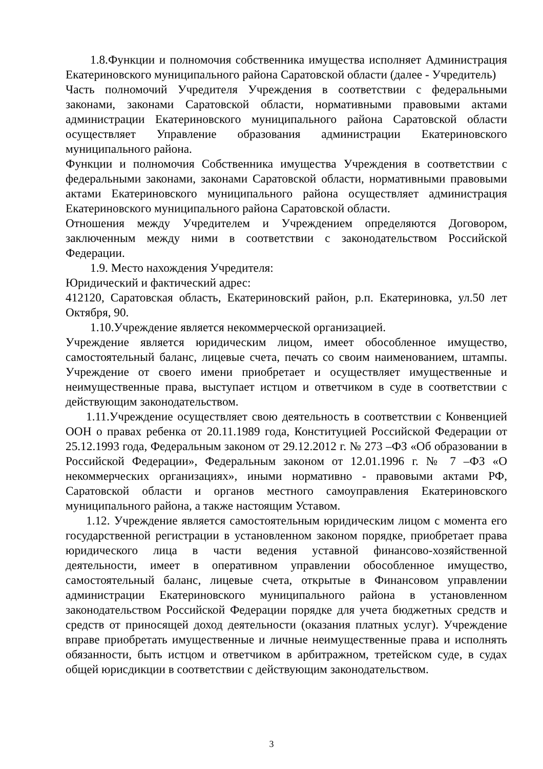1.8.Функции и полномочия собственника имущества исполняет Администрация Екатериновского муниципального района Саратовской области (далее - Учредитель)
Часть полномочий Учредителя Учреждения в соответствии с федеральными законами, законами Саратовской области, нормативными правовыми актами администрации Екатериновского муниципального района Саратовской области осуществляет Управление образования администрации Екатериновского муниципального района.
Функции и полномочия Собственника имущества Учреждения в соответствии с федеральными законами, законами Саратовской области, нормативными правовыми актами Екатериновского муниципального района осуществляет администрация Екатериновского муниципального района Саратовской области.
Отношения между Учредителем и Учреждением определяются Договором, заключенным между ними в соответствии с законодательством Российской Федерации.
1.9. Место нахождения Учредителя:
Юридический и фактический адрес:
412120, Саратовская область, Екатериновский район, р.п. Екатериновка, ул.50 лет Октября, 90.
1.10.Учреждение является некоммерческой организацией.
Учреждение является юридическим лицом, имеет обособленное имущество, самостоятельный баланс, лицевые счета, печать со своим наименованием, штампы. Учреждение от своего имени приобретает и осуществляет имущественные и неимущественные права, выступает истцом и ответчиком в суде в соответствии с действующим законодательством.
1.11.Учреждение осуществляет свою деятельность в соответствии с Конвенцией ООН о правах ребенка от 20.11.1989 года, Конституцией Российской Федерации от 25.12.1993 года, Федеральным законом от 29.12.2012 г. № 273 –ФЗ «Об образовании в Российской Федерации», Федеральным законом от 12.01.1996 г. № 7 –ФЗ «О некоммерческих организациях», иными нормативно - правовыми актами РФ, Саратовской области и органов местного самоуправления Екатериновского муниципального района, а также настоящим Уставом.
1.12. Учреждение является самостоятельным юридическим лицом с момента его государственной регистрации в установленном законом порядке, приобретает права юридического лица в части ведения уставной финансово-хозяйственной деятельности, имеет в оперативном управлении обособленное имущество, самостоятельный баланс, лицевые счета, открытые в Финансовом управлении администрации Екатериновского муниципального района в установленном законодательством Российской Федерации порядке для учета бюджетных средств и средств от приносящей доход деятельности (оказания платных услуг). Учреждение вправе приобретать имущественные и личные неимущественные права и исполнять обязанности, быть истцом и ответчиком в арбитражном, третейском суде, в судах общей юрисдикции в соответствии с действующим законодательством.
3